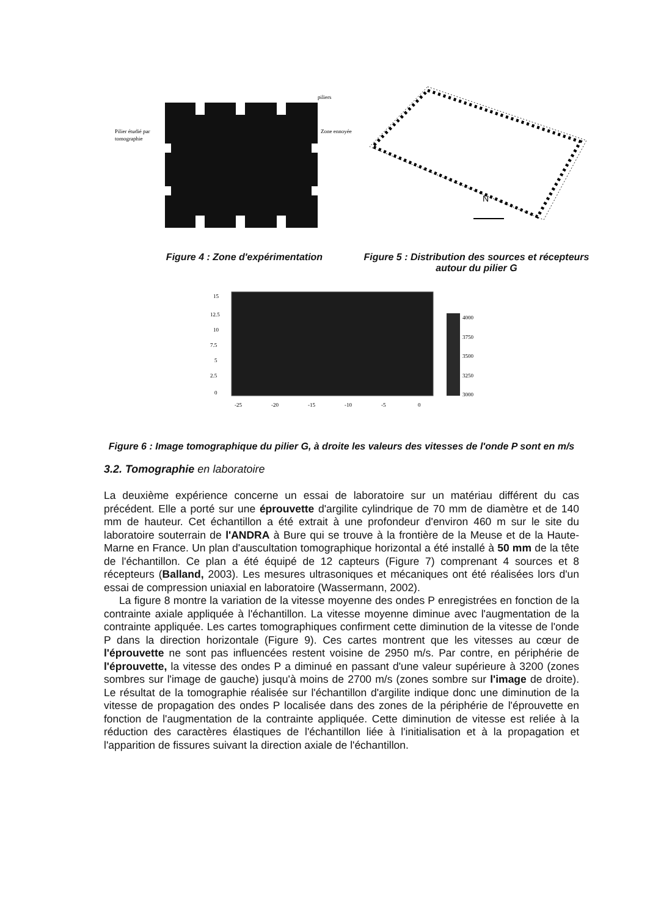piliers
Zone ennoyée
Pilier étudié par
tomographie
Figure 4 : Zone d'expérimentation
N
Figure 5 : Distribution des sources et récepteurs autour du pilier G
4000
3750
3500
3250
3000
15
12.5
10
7.5
5
2.5
0
-25
-20
-15
-10
-5
0
Figure 6 : Image tomographique du pilier G, à droite les valeurs des vitesses de l'onde P sont en m/s
3.2. Tomographie en laboratoire
La deuxième expérience concerne un essai de laboratoire sur un matériau différent du cas précédent. Elle a porté sur une éprouvette d'argilite cylindrique de 70 mm de diamètre et de 140 mm de hauteur. Cet échantillon a été extrait à une profondeur d'environ 460 m sur le site du laboratoire souterrain de l'ANDRA à Bure qui se trouve à la frontière de la Meuse et de la Haute-Marne en France. Un plan d'auscultation tomographique horizontal a été installé à 50 mm de la tête de l'échantillon. Ce plan a été équipé de 12 capteurs (Figure 7) comprenant 4 sources et 8 récepteurs (Balland, 2003). Les mesures ultrasoniques et mécaniques ont été réalisées lors d'un essai de compression uniaxial en laboratoire (Wassermann, 2002).
La figure 8 montre la variation de la vitesse moyenne des ondes P enregistrées en fonction de la contrainte axiale appliquée à l'échantillon. La vitesse moyenne diminue avec l'augmentation de la contrainte appliquée. Les cartes tomographiques confirment cette diminution de la vitesse de l'onde P dans la direction horizontale (Figure 9). Ces cartes montrent que les vitesses au cœur de l'éprouvette ne sont pas influencées restent voisine de 2950 m/s. Par contre, en périphérie de l'éprouvette, la vitesse des ondes P a diminué en passant d'une valeur supérieure à 3200 (zones sombres sur l'image de gauche) jusqu'à moins de 2700 m/s (zones sombre sur l'image de droite). Le résultat de la tomographie réalisée sur l'échantillon d'argilite indique donc une diminution de la vitesse de propagation des ondes P localisée dans des zones de la périphérie de l'éprouvette en fonction de l'augmentation de la contrainte appliquée. Cette diminution de vitesse est reliée à la réduction des caractères élastiques de l'échantillon liée à l'initialisation et à la propagation et l'apparition de fissures suivant la direction axiale de l'échantillon.